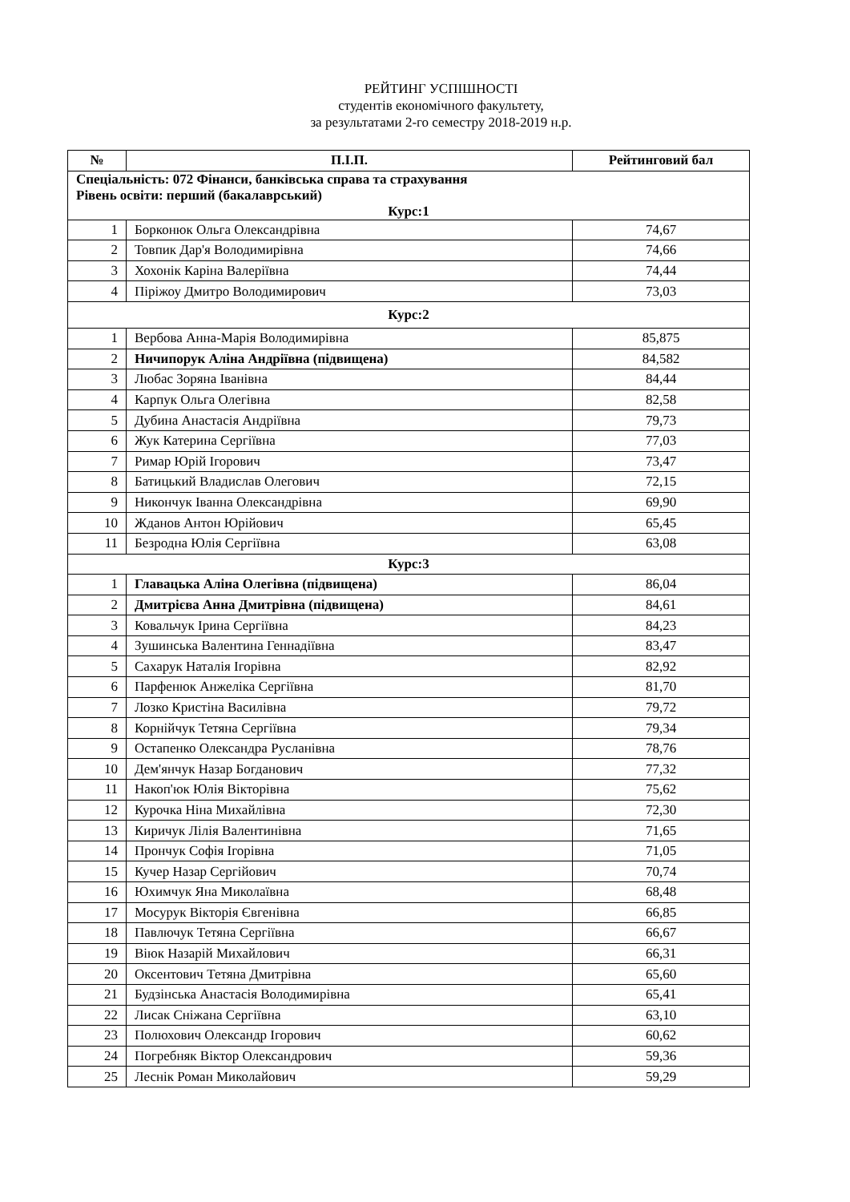РЕЙТИНГ УСПІШНОСТІ
студентів економічного факультету,
за результатами 2-го семестру 2018-2019 н.р.
| № | П.І.П. | Рейтинговий бал |
| --- | --- | --- |
| Спеціальність: 072 Фінанси, банківська справа та страхування Рівень освіти: перший (бакалаврський) Курс:1 | | |
| 1 | Борконюк Ольга Олександрівна | 74,67 |
| 2 | Товпик Дар'я Володимирівна | 74,66 |
| 3 | Хохонік Каріна Валеріївна | 74,44 |
| 4 | Піріжоу Дмитро Володимирович | 73,03 |
| Курс:2 | | |
| 1 | Вербова Анна-Марія Володимирівна | 85,875 |
| 2 | Ничипорук Аліна Андріївна (підвищена) | 84,582 |
| 3 | Любас Зоряна Іванівна | 84,44 |
| 4 | Карпук Ольга Олегівна | 82,58 |
| 5 | Дубина Анастасія Андріївна | 79,73 |
| 6 | Жук Катерина Сергіївна | 77,03 |
| 7 | Римар Юрій Ігорович | 73,47 |
| 8 | Батицький Владислав Олегович | 72,15 |
| 9 | Никончук Іванна Олександрівна | 69,90 |
| 10 | Жданов Антон Юрійович | 65,45 |
| 11 | Безродна Юлія Сергіївна | 63,08 |
| Курс:3 | | |
| 1 | Главацька Аліна Олегівна (підвищена) | 86,04 |
| 2 | Дмитрієва Анна Дмитрівна (підвищена) | 84,61 |
| 3 | Ковальчук Ірина Сергіївна | 84,23 |
| 4 | Зушинська Валентина Геннадіївна | 83,47 |
| 5 | Сахарук Наталія Ігорівна | 82,92 |
| 6 | Парфенюк Анжеліка Сергіївна | 81,70 |
| 7 | Лозко Кристіна Василівна | 79,72 |
| 8 | Корнійчук Тетяна Сергіївна | 79,34 |
| 9 | Остапенко Олександра Русланівна | 78,76 |
| 10 | Дем'янчук Назар Богданович | 77,32 |
| 11 | Накоп'юк Юлія Вікторівна | 75,62 |
| 12 | Курочка Ніна Михайлівна | 72,30 |
| 13 | Киричук Лілія Валентинівна | 71,65 |
| 14 | Прончук Софія Ігорівна | 71,05 |
| 15 | Кучер Назар Сергійович | 70,74 |
| 16 | Юхимчук Яна Миколаївна | 68,48 |
| 17 | Мосурук Вікторія Євгенівна | 66,85 |
| 18 | Павлючук Тетяна Сергіївна | 66,67 |
| 19 | Віюк Назарій Михайлович | 66,31 |
| 20 | Оксентович Тетяна Дмитрівна | 65,60 |
| 21 | Будзінська Анастасія Володимирівна | 65,41 |
| 22 | Лисак Сніжана Сергіївна | 63,10 |
| 23 | Полюхович Олександр Ігорович | 60,62 |
| 24 | Погребняк Віктор Олександрович | 59,36 |
| 25 | Леснік Роман Миколайович | 59,29 |